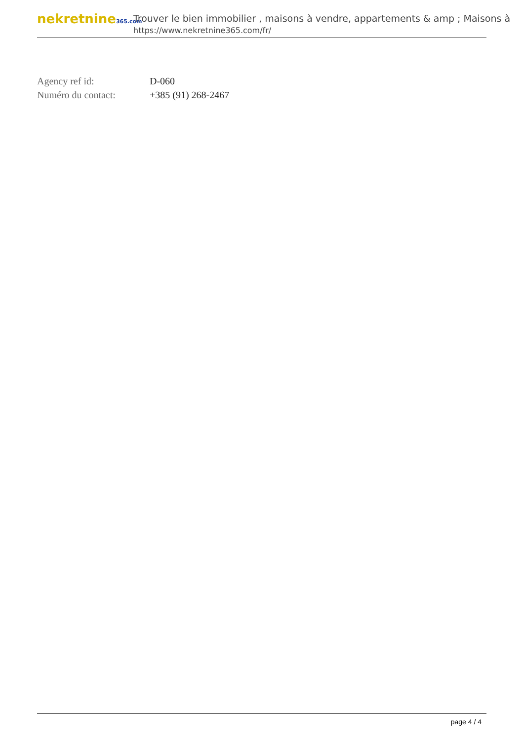nekretnine365.com
Trouver le bien immobilier , maisons à vendre, appartements & amp ; Maisons à
https://www.nekretnine365.com/fr/
| Agency ref id: | D-060 |
| Numéro du contact: | +385 (91) 268-2467 |
page 4 / 4